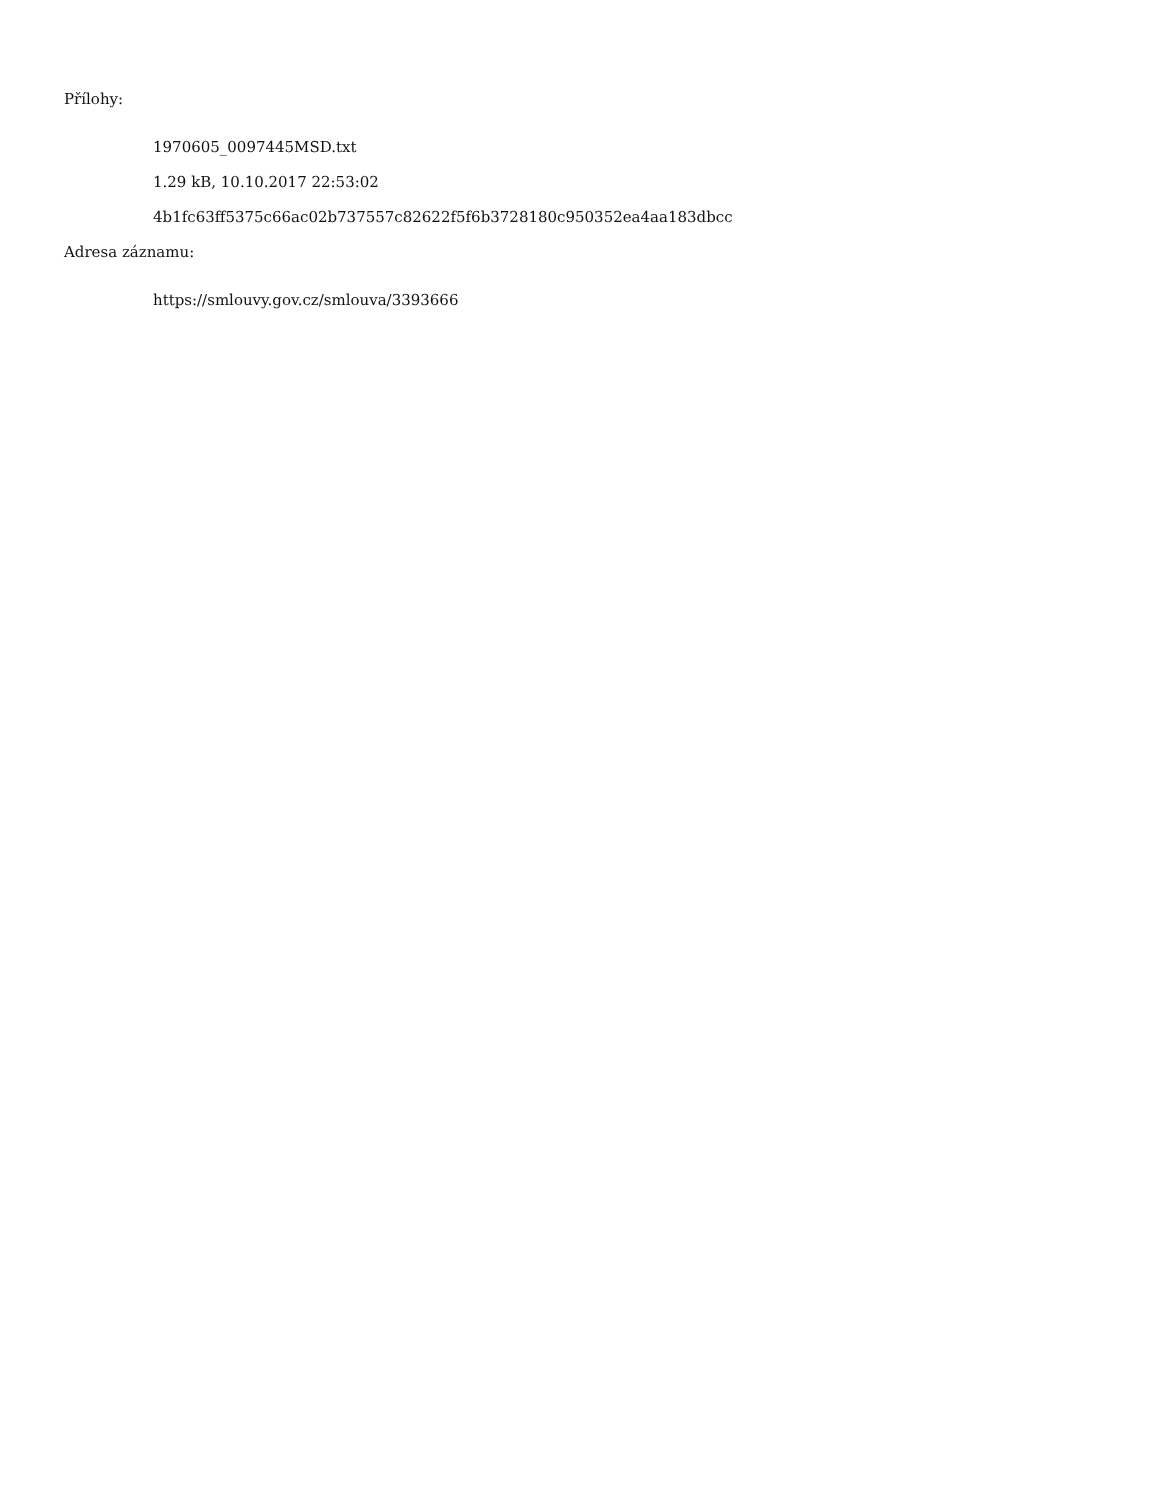Přílohy:
1970605_0097445MSD.txt
1.29 kB, 10.10.2017 22:53:02
4b1fc63ff5375c66ac02b737557c82622f5f6b3728180c950352ea4aa183dbcc
Adresa záznamu:
https://smlouvy.gov.cz/smlouva/3393666